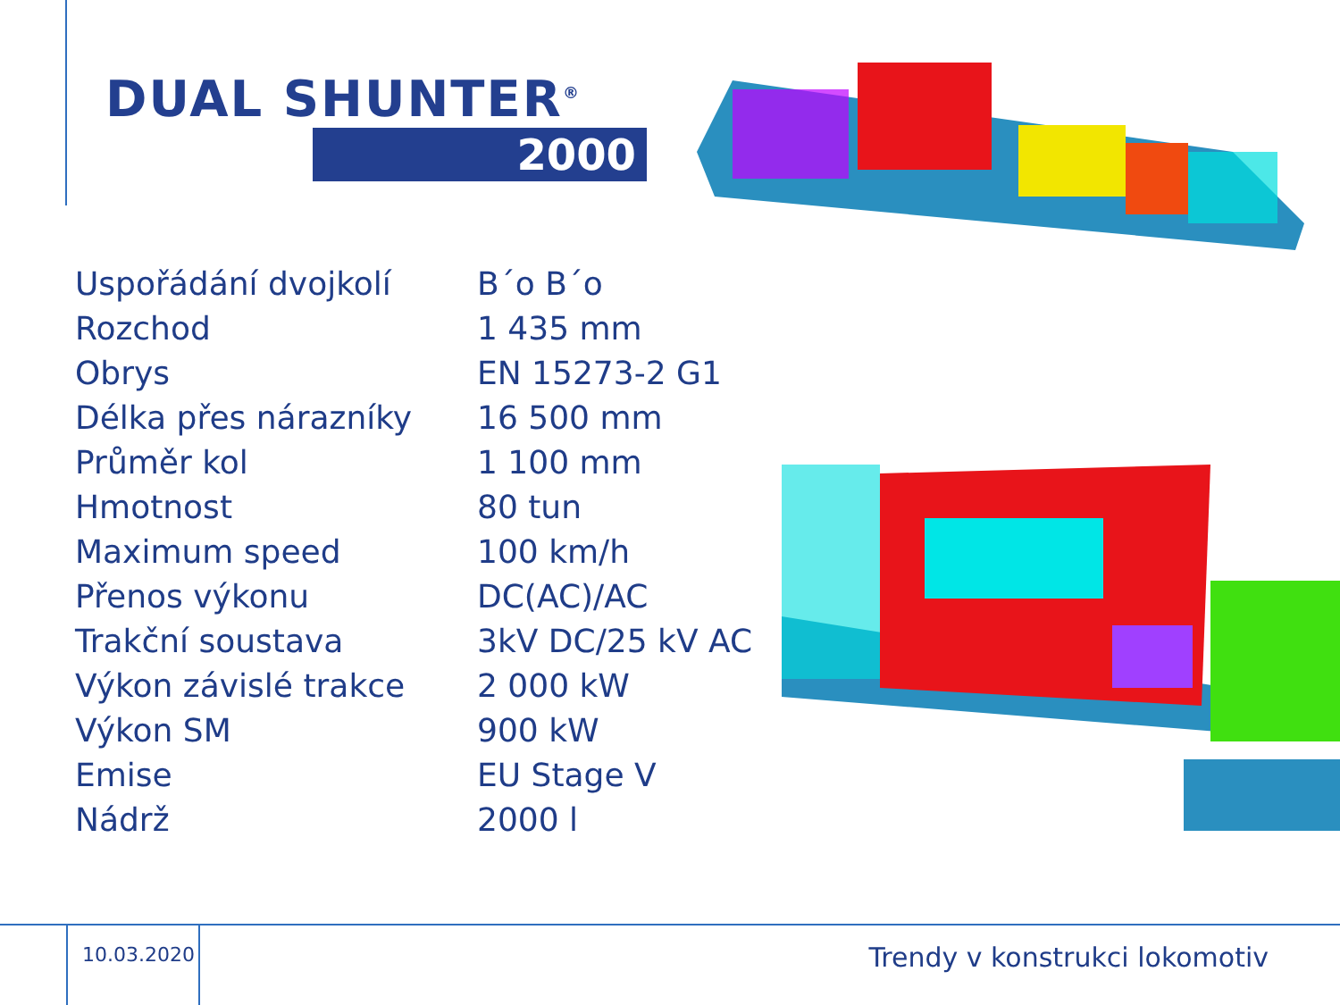DUAL SHUNTER<sup>®</sup>
2000
| Uspořádání dvojkolí | B´o B´o |
| Rozchod | 1 435 mm |
| Obrys | EN 15273-2 G1 |
| Délka přes nárazníky | 16 500 mm |
| Průměr kol | 1 100 mm |
| Hmotnost | 80 tun |
| Maximum speed | 100 km/h |
| Přenos výkonu | DC(AC)/AC |
| Trakční soustava | 3kV DC/25 kV AC |
| Výkon závislé trakce | 2 000 kW |
| Výkon SM | 900 kW |
| Emise | EU Stage V |
| Nádrž | 2000 l |
10.03.2020
Trendy v konstrukci lokomotiv